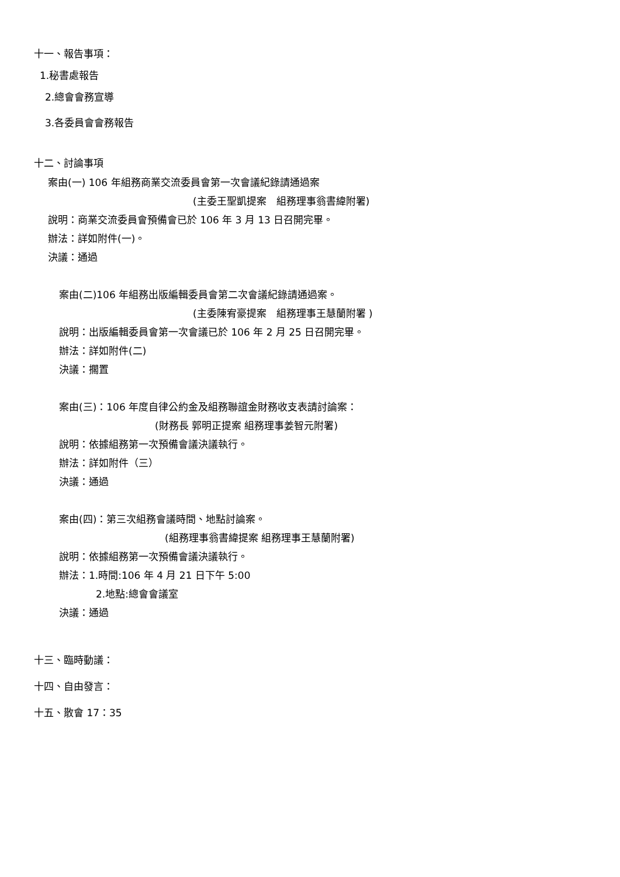十一、報告事項：
1.秘書處報告
2.總會會務宣導
3.各委員會會務報告
十二、討論事項
案由(一) 106 年組務商業交流委員會第一次會議紀錄請通過案
(主委王聖凱提案　組務理事翁書緯附署)
說明：商業交流委員會預備會已於 106 年 3 月 13 日召開完畢。
辦法：詳如附件(一)。
決議：通過
案由(二)106 年組務出版編輯委員會第二次會議紀錄請通過案。
(主委陳宥豪提案　組務理事王慧蘭附署 )
說明：出版編輯委員會第一次會議已於 106 年 2 月 25 日召開完畢。
辦法：詳如附件(二)
決議：擱置
案由(三)：106 年度自律公約金及組務聯誼金財務收支表請討論案：
(財務長 郭明正提案 組務理事姜智元附署)
說明：依據組務第一次預備會議決議執行。
辦法：詳如附件（三）
決議：通過
案由(四)：第三次組務會議時間、地點討論案。
(組務理事翁書緯提案 組務理事王慧蘭附署)
說明：依據組務第一次預備會議決議執行。
辦法：1.時間:106 年 4 月 21 日下午 5:00
2.地點:總會會議室
決議：通過
十三、臨時動議：
十四、自由發言：
十五、散會 17：35